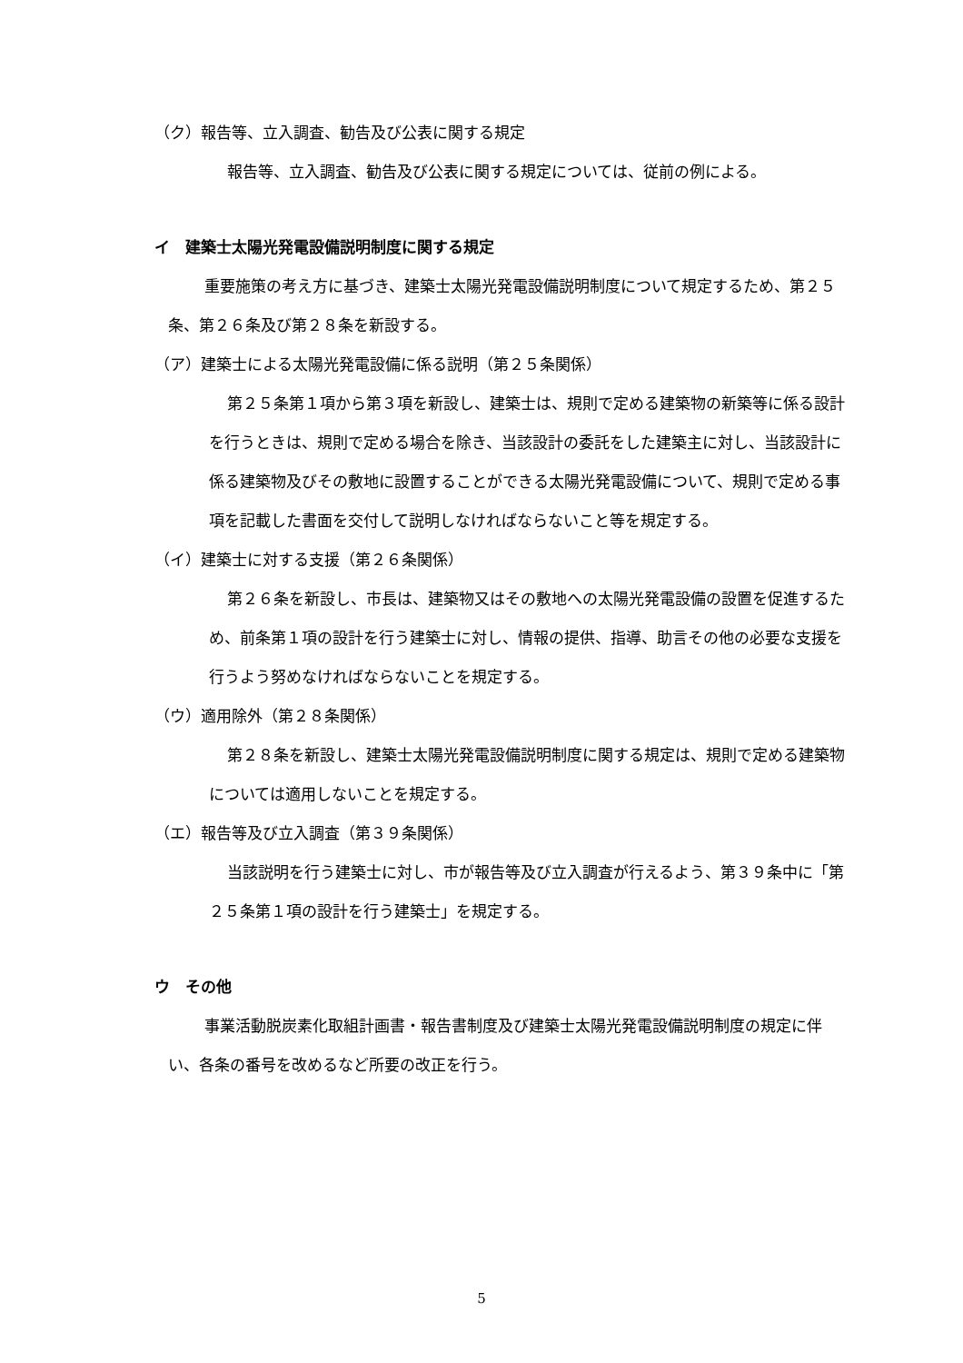（ク）報告等、立入調査、勧告及び公表に関する規定
報告等、立入調査、勧告及び公表に関する規定については、従前の例による。
イ　建築士太陽光発電設備説明制度に関する規定
重要施策の考え方に基づき、建築士太陽光発電設備説明制度について規定するため、第２５条、第２６条及び第２８条を新設する。
（ア）建築士による太陽光発電設備に係る説明（第２５条関係）
第２５条第１項から第３項を新設し、建築士は、規則で定める建築物の新築等に係る設計を行うときは、規則で定める場合を除き、当該設計の委託をした建築主に対し、当該設計に係る建築物及びその敷地に設置することができる太陽光発電設備について、規則で定める事項を記載した書面を交付して説明しなければならないこと等を規定する。
（イ）建築士に対する支援（第２６条関係）
第２６条を新設し、市長は、建築物又はその敷地への太陽光発電設備の設置を促進するため、前条第１項の設計を行う建築士に対し、情報の提供、指導、助言その他の必要な支援を行うよう努めなければならないことを規定する。
（ウ）適用除外（第２８条関係）
第２８条を新設し、建築士太陽光発電設備説明制度に関する規定は、規則で定める建築物については適用しないことを規定する。
（エ）報告等及び立入調査（第３９条関係）
当該説明を行う建築士に対し、市が報告等及び立入調査が行えるよう、第３９条中に「第２５条第１項の設計を行う建築士」を規定する。
ウ　その他
事業活動脱炭素化取組計画書・報告書制度及び建築士太陽光発電設備説明制度の規定に伴い、各条の番号を改めるなど所要の改正を行う。
5